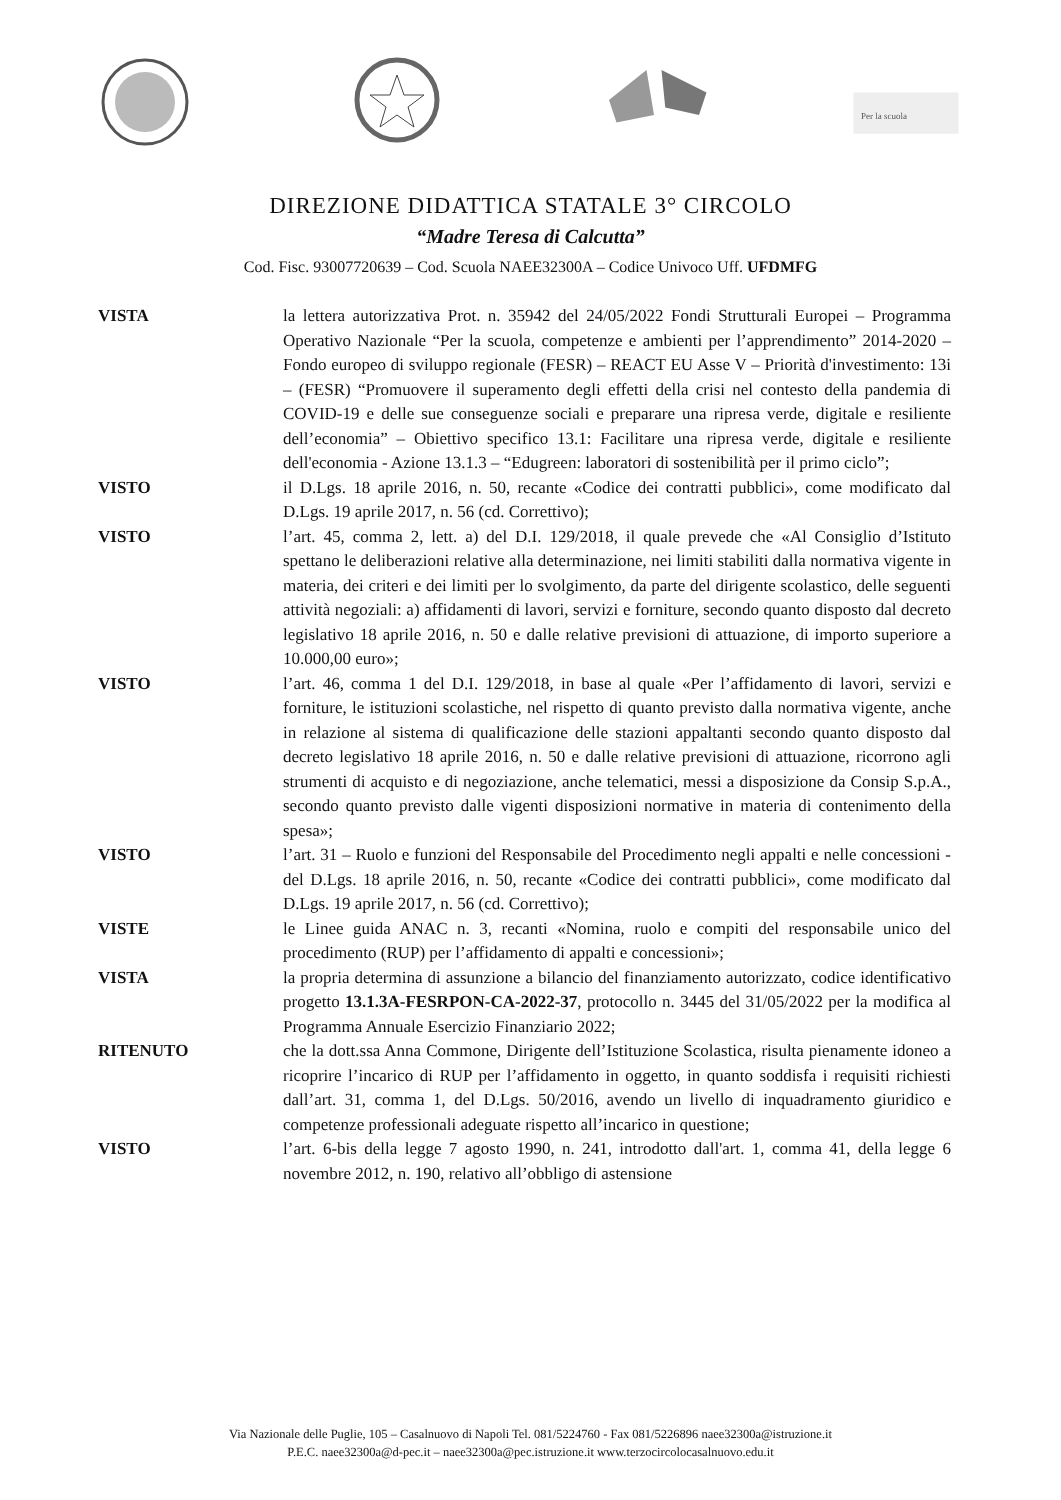Per la scuola
DIREZIONE DIDATTICA STATALE 3° CIRCOLO
“Madre Teresa di Calcutta”
Cod. Fisc. 93007720639 – Cod. Scuola NAEE32300A – Codice Univoco Uff. UFDMFG
VISTA la lettera autorizzativa Prot. n. 35942 del 24/05/2022 Fondi Strutturali Europei – Programma Operativo Nazionale “Per la scuola, competenze e ambienti per l’apprendimento” 2014-2020 – Fondo europeo di sviluppo regionale (FESR) – REACT EU Asse V – Priorità d'investimento: 13i – (FESR) “Promuovere il superamento degli effetti della crisi nel contesto della pandemia di COVID-19 e delle sue conseguenze sociali e preparare una ripresa verde, digitale e resiliente dell’economia” – Obiettivo specifico 13.1: Facilitare una ripresa verde, digitale e resiliente dell'economia - Azione 13.1.3 – “Edugreen: laboratori di sostenibilità per il primo ciclo”;
VISTO il D.Lgs. 18 aprile 2016, n. 50, recante «Codice dei contratti pubblici», come modificato dal D.Lgs. 19 aprile 2017, n. 56 (cd. Correttivo);
VISTO l’art. 45, comma 2, lett. a) del D.I. 129/2018, il quale prevede che «Al Consiglio d’Istituto spettano le deliberazioni relative alla determinazione, nei limiti stabiliti dalla normativa vigente in materia, dei criteri e dei limiti per lo svolgimento, da parte del dirigente scolastico, delle seguenti attività negoziali: a) affidamenti di lavori, servizi e forniture, secondo quanto disposto dal decreto legislativo 18 aprile 2016, n. 50 e dalle relative previsioni di attuazione, di importo superiore a 10.000,00 euro»;
VISTO l’art. 46, comma 1 del D.I. 129/2018, in base al quale «Per l’affidamento di lavori, servizi e forniture, le istituzioni scolastiche, nel rispetto di quanto previsto dalla normativa vigente, anche in relazione al sistema di qualificazione delle stazioni appaltanti secondo quanto disposto dal decreto legislativo 18 aprile 2016, n. 50 e dalle relative previsioni di attuazione, ricorrono agli strumenti di acquisto e di negoziazione, anche telematici, messi a disposizione da Consip S.p.A., secondo quanto previsto dalle vigenti disposizioni normative in materia di contenimento della spesa»;
VISTO l’art. 31 – Ruolo e funzioni del Responsabile del Procedimento negli appalti e nelle concessioni - del D.Lgs. 18 aprile 2016, n. 50, recante «Codice dei contratti pubblici», come modificato dal D.Lgs. 19 aprile 2017, n. 56 (cd. Correttivo);
VISTE le Linee guida ANAC n. 3, recanti «Nomina, ruolo e compiti del responsabile unico del procedimento (RUP) per l’affidamento di appalti e concessioni»;
VISTA la propria determina di assunzione a bilancio del finanziamento autorizzato, codice identificativo progetto 13.1.3A-FESRPON-CA-2022-37, protocollo n. 3445 del 31/05/2022 per la modifica al Programma Annuale Esercizio Finanziario 2022;
RITENUTO che la dott.ssa Anna Commone, Dirigente dell’Istituzione Scolastica, risulta pienamente idoneo a ricoprire l’incarico di RUP per l’affidamento in oggetto, in quanto soddisfa i requisiti richiesti dall’art. 31, comma 1, del D.Lgs. 50/2016, avendo un livello di inquadramento giuridico e competenze professionali adeguate rispetto all’incarico in questione;
VISTO l’art. 6-bis della legge 7 agosto 1990, n. 241, introdotto dall'art. 1, comma 41, della legge 6 novembre 2012, n. 190, relativo all’obbligo di astensione
Via Nazionale delle Puglie, 105 – Casalnuovo di Napoli Tel. 081/5224760 - Fax 081/5226896 naee32300a@istruzione.it
P.E.C. naee32300a@d-pec.it – naee32300a@pec.istruzione.it www.terzocircolocasalnuovo.edu.it